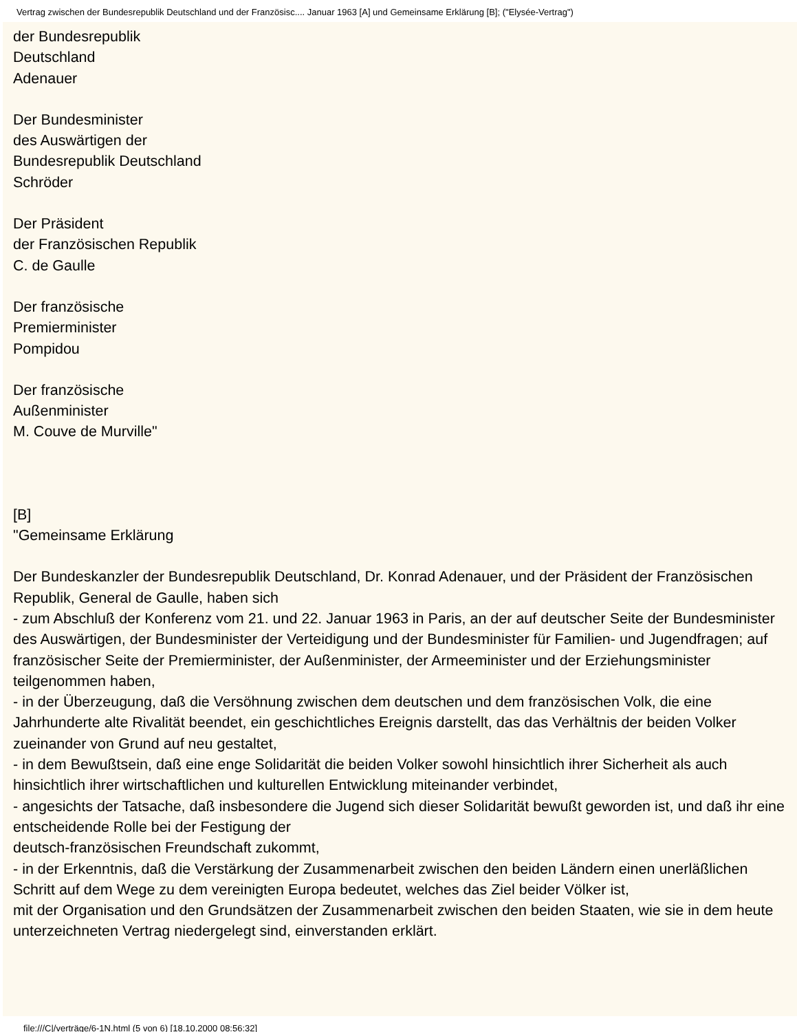Vertrag zwischen der Bundesrepublik Deutschland und der Französisc.... Januar 1963 [A] und Gemeinsame Erklärung [B]; ("Elysée-Vertrag")
der Bundesrepublik
Deutschland
Adenauer
Der Bundesminister
des Auswärtigen der
Bundesrepublik Deutschland
Schröder
Der Präsident
der Französischen Republik
C. de Gaulle
Der französische
Premierminister
Pompidou
Der französische
Außenminister
M. Couve de Murville"
[B]
"Gemeinsame Erklärung
Der Bundeskanzler der Bundesrepublik Deutschland, Dr. Konrad Adenauer, und der Präsident der Französischen Republik, General de Gaulle, haben sich
- zum Abschluß der Konferenz vom 21. und 22. Januar 1963 in Paris, an der auf deutscher Seite der Bundesminister des Auswärtigen, der Bundesminister der Verteidigung und der Bundesminister für Familien- und Jugendfragen; auf französischer Seite der Premierminister, der Außenminister, der Armeeminister und der Erziehungsminister teilgenommen haben,
- in der Überzeugung, daß die Versöhnung zwischen dem deutschen und dem französischen Volk, die eine Jahrhunderte alte Rivalität beendet, ein geschichtliches Ereignis darstellt, das das Verhältnis der beiden Volker zueinander von Grund auf neu gestaltet,
- in dem Bewußtsein, daß eine enge Solidarität die beiden Volker sowohl hinsichtlich ihrer Sicherheit als auch hinsichtlich ihrer wirtschaftlichen und kulturellen Entwicklung miteinander verbindet,
- angesichts der Tatsache, daß insbesondere die Jugend sich dieser Solidarität bewußt geworden ist, und daß ihr eine entscheidende Rolle bei der Festigung der
deutsch-französischen Freundschaft zukommt,
- in der Erkenntnis, daß die Verstärkung der Zusammenarbeit zwischen den beiden Ländern einen unerläßlichen Schritt auf dem Wege zu dem vereinigten Europa bedeutet, welches das Ziel beider Völker ist,
mit der Organisation und den Grundsätzen der Zusammenarbeit zwischen den beiden Staaten, wie sie in dem heute unterzeichneten Vertrag niedergelegt sind, einverstanden erklärt.
file:///C|/verträge/6-1N.html (5 von 6) [18.10.2000 08:56:32]